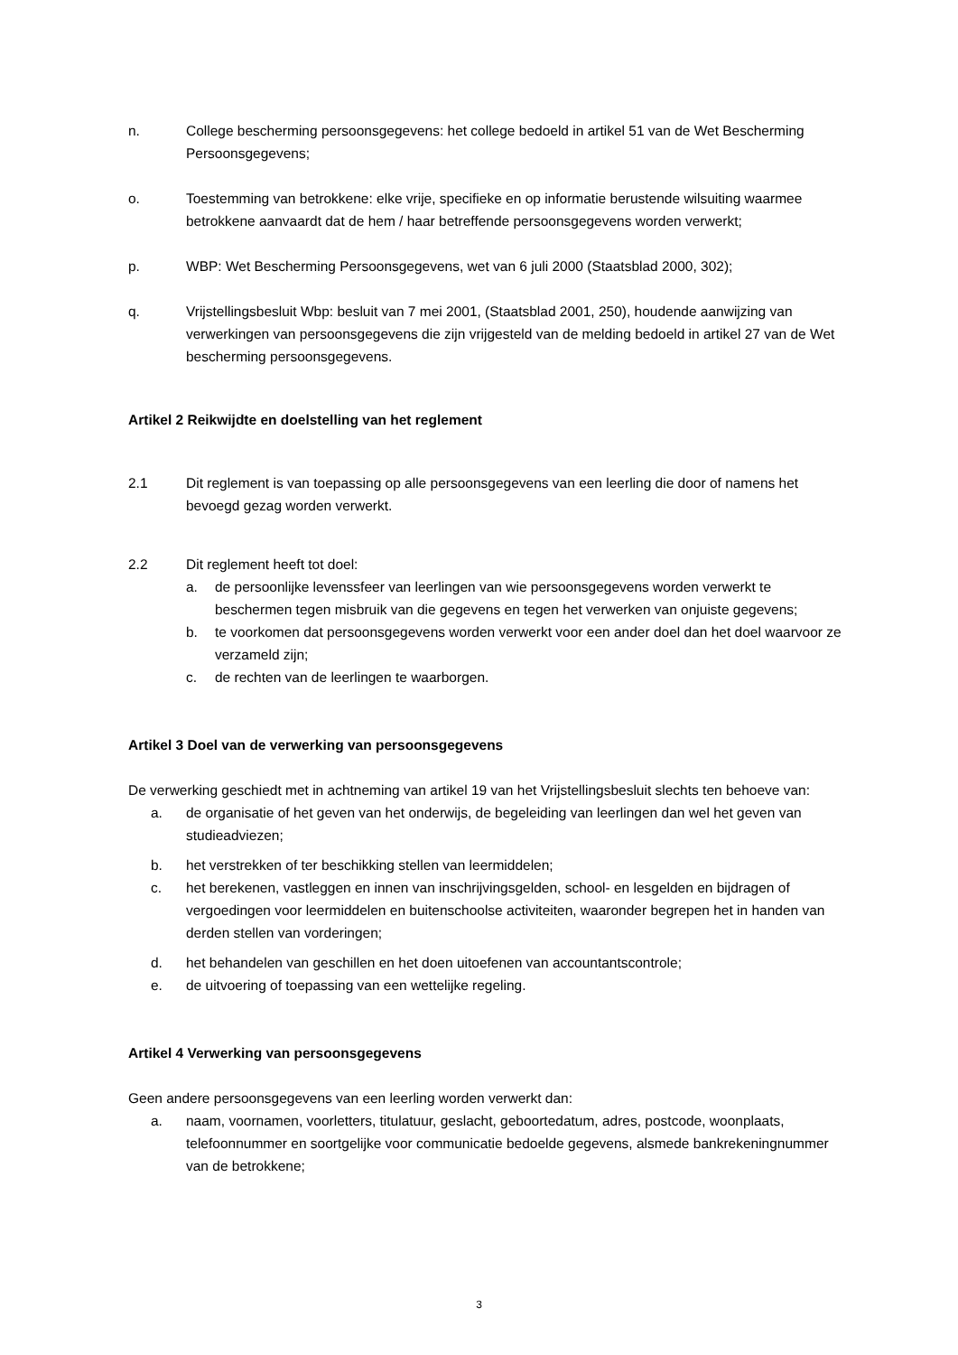n. College bescherming persoonsgegevens: het college bedoeld in artikel 51 van de Wet Bescherming Persoonsgegevens;
o. Toestemming van betrokkene: elke vrije, specifieke en op informatie berustende wilsuiting waarmee betrokkene aanvaardt dat de hem / haar betreffende persoonsgegevens worden verwerkt;
p. WBP: Wet Bescherming Persoonsgegevens, wet van 6 juli 2000 (Staatsblad 2000, 302);
q. Vrijstellingsbesluit Wbp: besluit van 7 mei 2001, (Staatsblad 2001, 250), houdende aanwijzing van verwerkingen van persoonsgegevens die zijn vrijgesteld van de melding bedoeld in artikel 27 van de Wet bescherming persoonsgegevens.
Artikel 2 Reikwijdte en doelstelling van het reglement
2.1 Dit reglement is van toepassing op alle persoonsgegevens van een leerling die door of namens het bevoegd gezag worden verwerkt.
2.2 Dit reglement heeft tot doel:
a. de persoonlijke levenssfeer van leerlingen van wie persoonsgegevens worden verwerkt te beschermen tegen misbruik van die gegevens en tegen het verwerken van onjuiste gegevens;
b. te voorkomen dat persoonsgegevens worden verwerkt voor een ander doel dan het doel waarvoor ze verzameld zijn;
c. de rechten van de leerlingen te waarborgen.
Artikel 3 Doel van de verwerking van persoonsgegevens
De verwerking geschiedt met in achtneming van artikel 19 van het Vrijstellingsbesluit slechts ten behoeve van:
a. de organisatie of het geven van het onderwijs, de begeleiding van leerlingen dan wel het geven van studieadviezen;
b. het verstrekken of ter beschikking stellen van leermiddelen;
c. het berekenen, vastleggen en innen van inschrijvingsgelden, school- en lesgelden en bijdragen of vergoedingen voor leermiddelen en buitenschoolse activiteiten, waaronder begrepen het in handen van derden stellen van vorderingen;
d. het behandelen van geschillen en het doen uitoefenen van accountantscontrole;
e. de uitvoering of toepassing van een wettelijke regeling.
Artikel 4 Verwerking van persoonsgegevens
Geen andere persoonsgegevens van een leerling worden verwerkt dan:
a. naam, voornamen, voorletters, titulatuur, geslacht, geboortedatum, adres, postcode, woonplaats, telefoonnummer en soortgelijke voor communicatie bedoelde gegevens, alsmede bankrekeningnummer van de betrokkene;
3